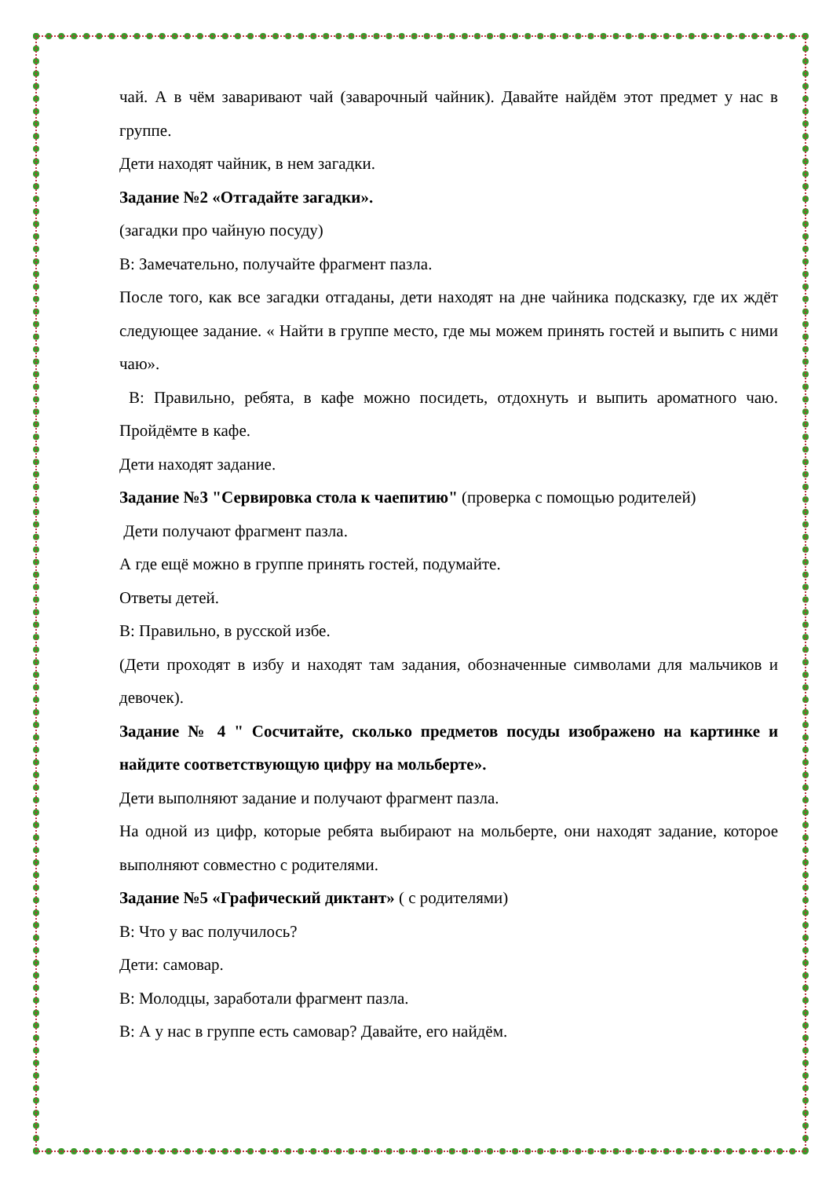чай. А в чём заваривают чай (заварочный чайник). Давайте найдём этот предмет у нас в группе.
Дети находят чайник, в нем загадки.
Задание №2 «Отгадайте загадки».
(загадки про чайную посуду)
В: Замечательно, получайте фрагмент пазла.
После того, как все загадки отгаданы, дети находят на дне чайника подсказку, где их ждёт следующее задание. « Найти в группе место, где мы можем принять гостей и выпить с ними чаю».
В: Правильно, ребята, в кафе можно посидеть, отдохнуть и выпить ароматного чаю. Пройдёмте в кафе.
Дети находят задание.
Задание №3 "Сервировка стола к чаепитию" (проверка с помощью родителей)
Дети получают фрагмент пазла.
А где ещё можно в группе принять гостей, подумайте.
Ответы детей.
В: Правильно, в русской избе.
(Дети проходят в избу и находят там задания, обозначенные символами для мальчиков и девочек).
Задание № 4 " Сосчитайте, сколько предметов посуды изображено на картинке и найдите соответствующую цифру на мольберте».
Дети выполняют задание и получают фрагмент пазла.
На одной из цифр, которые ребята выбирают на мольберте, они находят задание, которое выполняют совместно с родителями.
Задание №5 «Графический диктант» ( с родителями)
В: Что у вас получилось?
Дети: самовар.
В: Молодцы, заработали фрагмент пазла.
В: А у нас в группе есть самовар? Давайте, его найдём.